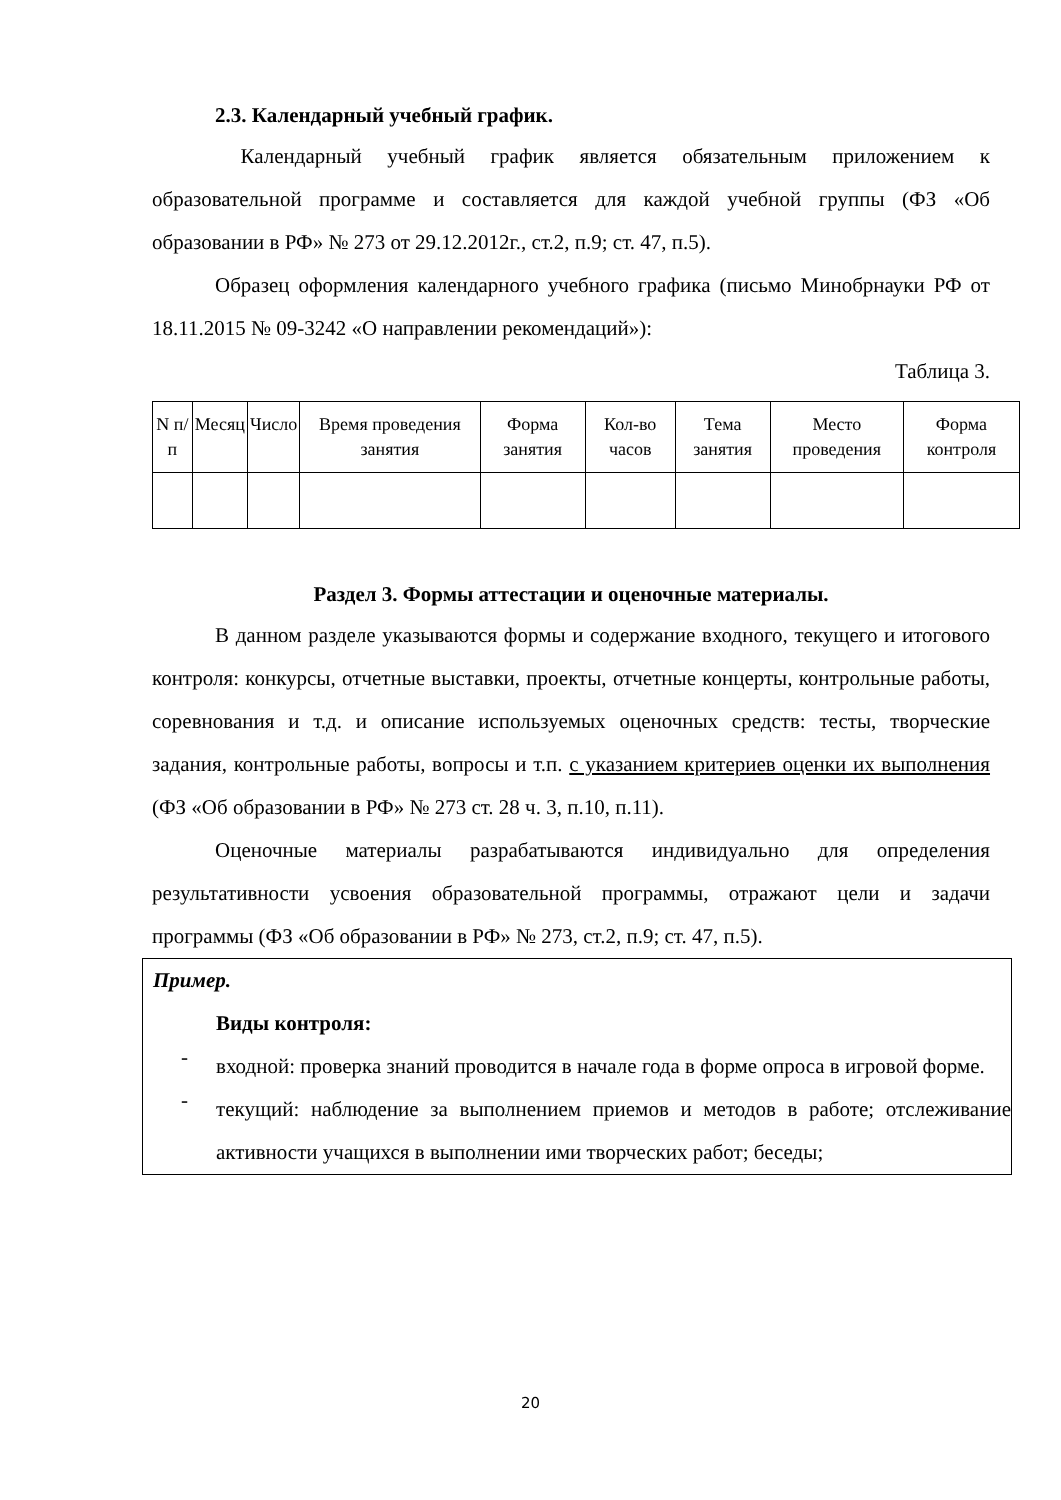2.3. Календарный учебный график.
Календарный учебный график является обязательным приложением к образовательной программе и составляется для каждой учебной группы (ФЗ «Об образовании в РФ» № 273 от 29.12.2012г., ст.2, п.9; ст. 47, п.5).
Образец оформления календарного учебного графика (письмо Минобрнауки РФ от 18.11.2015 № 09-3242 «О направлении рекомендаций»):
Таблица 3.
| N п/п | Месяц | Число | Время проведения занятия | Форма занятия | Кол-во часов | Тема занятия | Место проведения | Форма контроля |
Раздел 3. Формы аттестации и оценочные материалы.
В данном разделе указываются формы и содержание входного, текущего и итогового контроля: конкурсы, отчетные выставки, проекты, отчетные концерты, контрольные работы, соревнования и т.д. и описание используемых оценочных средств: тесты, творческие задания, контрольные работы, вопросы и т.п. с указанием критериев оценки их выполнения (ФЗ «Об образовании в РФ» № 273 ст. 28 ч. 3, п.10, п.11).
Оценочные материалы разрабатываются индивидуально для определения результативности усвоения образовательной программы, отражают цели и задачи программы (ФЗ «Об образовании в РФ» № 273, ст.2, п.9; ст. 47, п.5).
Пример.
Виды контроля:
-
входной: проверка знаний проводится в начале года в форме опроса в игровой форме.
-
текущий: наблюдение за выполнением приемов и методов в работе; отслеживание активности учащихся в выполнении ими творческих работ; беседы;
20